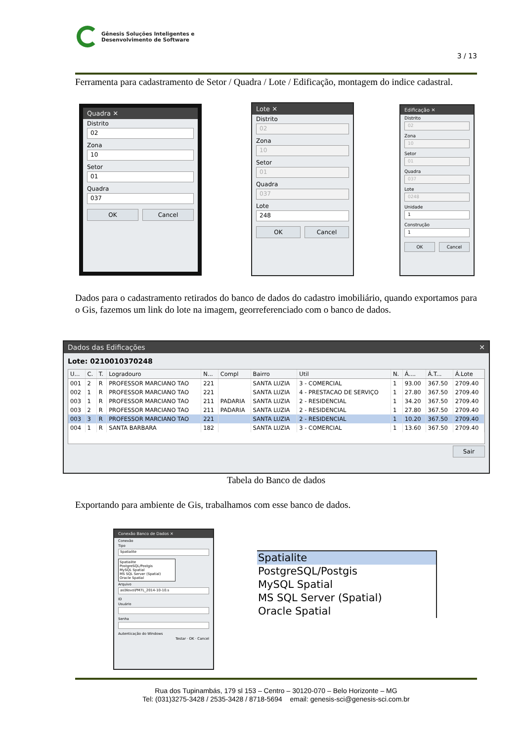Gênesis Soluções Inteligentes e
Desenvolvimento de Software
3 / 13
Ferramenta para cadastramento de Setor / Quadra / Lote / Edificação, montagem do indice cadastral.
Quadra ✕
Distrito
02
Zona
10
Setor
01
Quadra
037
OK Cancel
Lote ✕
Distrito
02
Zona
10
Setor
01
Quadra
037
Lote
248
OK Cancel
Edificação ✕
Distrito
02
Zona
10
Setor
01
Quadra
037
Lote
0248
Unidade
1
Construção
1
OK Cancel
Dados para o cadastramento retirados do banco de dados do cadastro imobiliário, quando exportamos para o Gis, fazemos um link do lote na imagem, georreferenciado com o banco de dados.
Dados das Edificações ✕
Lote: 0210010370248
| U... | C. | T. | Logradouro | N... | Compl | Bairro | Util | N. | Á.... | Á.T... | Á.Lote |
| --- | --- | --- | --- | --- | --- | --- | --- | --- | --- | --- | --- |
| 001 | 2 | R | PROFESSOR MARCIANO TAO | 221 | | SANTA LUZIA | 3 - COMERCIAL | 1 | 93.00 | 367.50 | 2709.40 |
| 002 | 1 | R | PROFESSOR MARCIANO TAO | 221 | | SANTA LUZIA | 4 - PRESTACAO DE SERVIÇO | 1 | 27.80 | 367.50 | 2709.40 |
| 003 | 1 | R | PROFESSOR MARCIANO TAO | 211 | PADARIA | SANTA LUZIA | 2 - RESIDENCIAL | 1 | 34.20 | 367.50 | 2709.40 |
| 003 | 2 | R | PROFESSOR MARCIANO TAO | 211 | PADARIA | SANTA LUZIA | 2 - RESIDENCIAL | 1 | 27.80 | 367.50 | 2709.40 |
| 003 | 3 | R | PROFESSOR MARCIANO TAO | 221 | | SANTA LUZIA | 2 - RESIDENCIAL | 1 | 10.20 | 367.50 | 2709.40 |
| 004 | 1 | R | SANTA BARBARA | 182 | | SANTA LUZIA | 3 - COMERCIAL | 1 | 13.60 | 367.50 | 2709.40 |
Sair
Tabela do Banco de dados
Exportando para ambiente de Gis, trabalhamos com esse banco de dados.
Conexão Banco de Dados ✕
Conexão
Tipo
Spatialite
Spatialite
PostgreSQL/Postgis
MySQL Spatial
MS SQL Server (Spatial)
Oracle Spatial
Arquivo
as\Novo\PM7L_2014-10-10.s
ID
Usuário
Senha
Autenticação do Windows
Testar · OK · Cancel
Spatialite
PostgreSQL/Postgis
MySQL Spatial
MS SQL Server (Spatial)
Oracle Spatial
Rua dos Tupinambás, 179 sl 153 – Centro – 30120-070 – Belo Horizonte – MG
Tel: (031)3275-3428 / 2535-3428 / 8718-5694 email: genesis-sci@genesis-sci.com.br